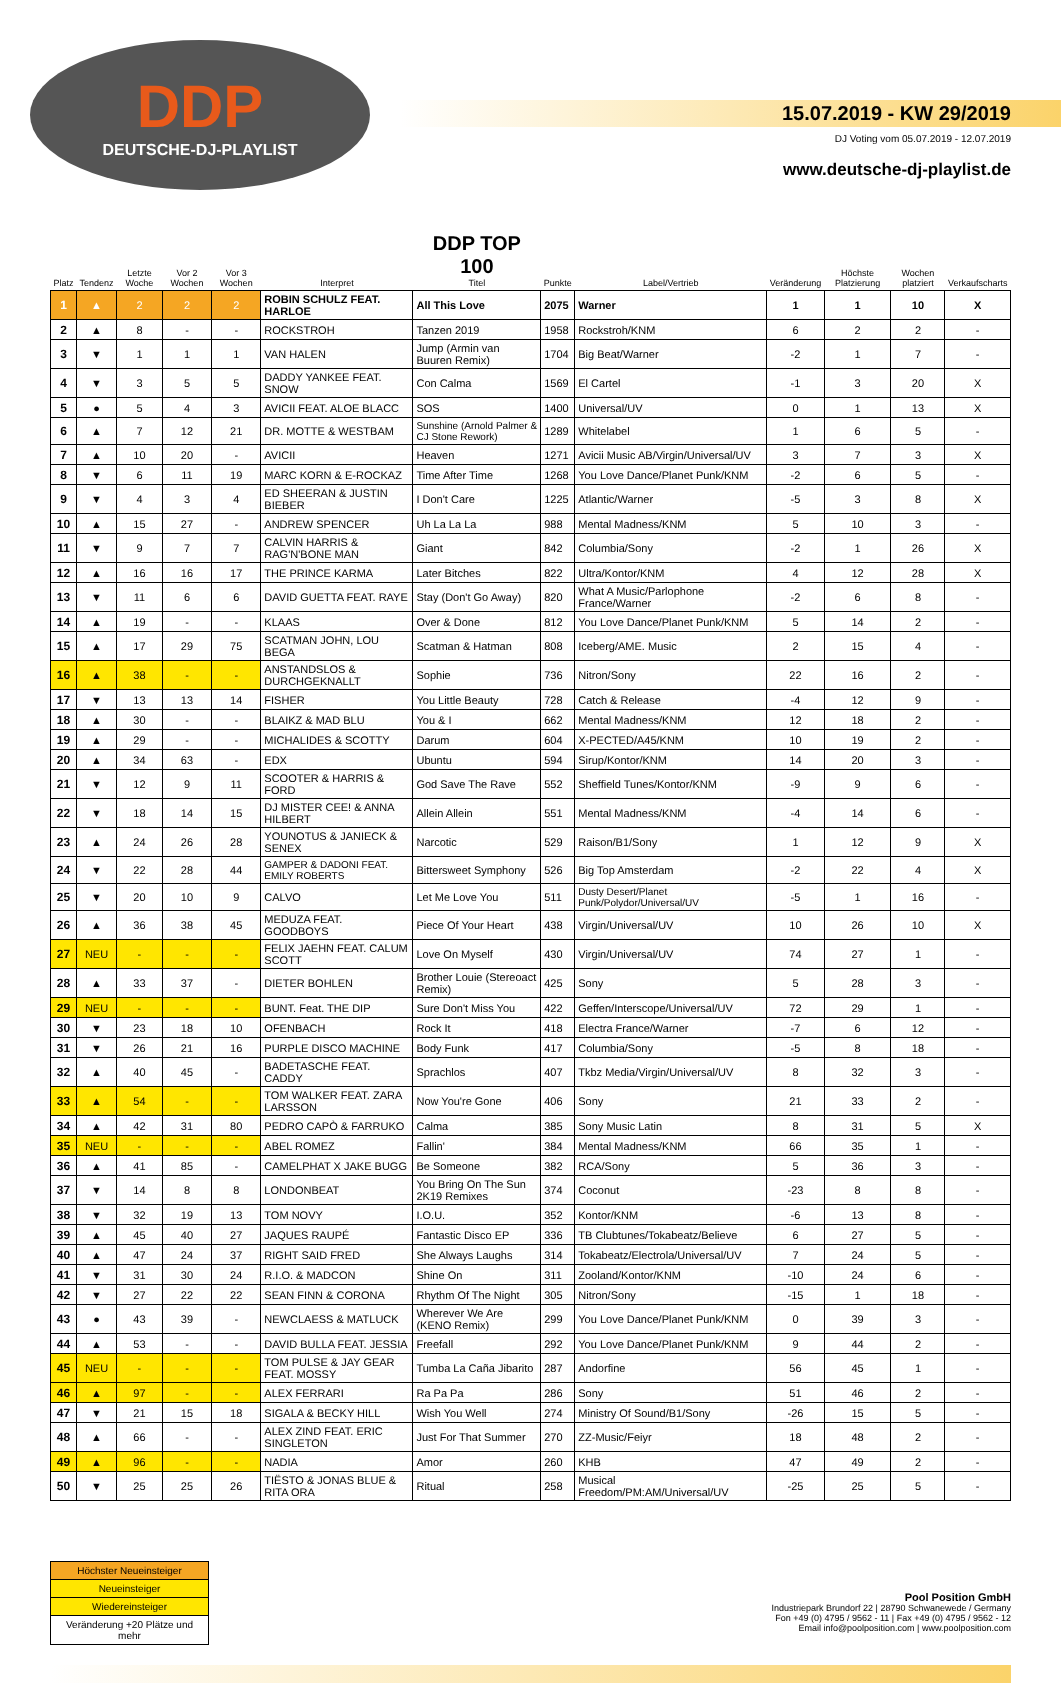DDP
DEUTSCHE-DJ-PLAYLIST
15.07.2019 - KW 29/2019
DJ Voting vom 05.07.2019 - 12.07.2019
www.deutsche-dj-playlist.de
| Platz | Tendenz | Letzte Woche | Vor 2 Wochen | Vor 3 Wochen | Interpret | DDP TOP 100 Titel | Punkte | Label/Vertrieb | Veränderung | Höchste Platzierung | Wochen platziert | Verkaufscharts |
| --- | --- | --- | --- | --- | --- | --- | --- | --- | --- | --- | --- | --- |
| 1 | ▲ | 2 | 2 | 2 | ROBIN SCHULZ FEAT. HARLOE | All This Love | 2075 | Warner | 1 | 1 | 10 | X |
| 2 | ▲ | 8 | - | - | ROCKSTROH | Tanzen 2019 | 1958 | Rockstroh/KNM | 6 | 2 | 2 | - |
| 3 | ▼ | 1 | 1 | 1 | VAN HALEN | Jump (Armin van Buuren Remix) | 1704 | Big Beat/Warner | -2 | 1 | 7 | - |
| 4 | ▼ | 3 | 5 | 5 | DADDY YANKEE FEAT. SNOW | Con Calma | 1569 | El Cartel | -1 | 3 | 20 | X |
| 5 | ● | 5 | 4 | 3 | AVICII FEAT. ALOE BLACC | SOS | 1400 | Universal/UV | 0 | 1 | 13 | X |
| 6 | ▲ | 7 | 12 | 21 | DR. MOTTE & WESTBAM | Sunshine (Arnold Palmer & CJ Stone Rework) | 1289 | Whitelabel | 1 | 6 | 5 | - |
| 7 | ▲ | 10 | 20 | - | AVICII | Heaven | 1271 | Avicii Music AB/Virgin/Universal/UV | 3 | 7 | 3 | X |
| 8 | ▼ | 6 | 11 | 19 | MARC KORN & E-ROCKAZ | Time After Time | 1268 | You Love Dance/Planet Punk/KNM | -2 | 6 | 5 | - |
| 9 | ▼ | 4 | 3 | 4 | ED SHEERAN & JUSTIN BIEBER | I Don't Care | 1225 | Atlantic/Warner | -5 | 3 | 8 | X |
| 10 | ▲ | 15 | 27 | - | ANDREW SPENCER | Uh La La La | 988 | Mental Madness/KNM | 5 | 10 | 3 | - |
| 11 | ▼ | 9 | 7 | 7 | CALVIN HARRIS & RAG'N'BONE MAN | Giant | 842 | Columbia/Sony | -2 | 1 | 26 | X |
| 12 | ▲ | 16 | 16 | 17 | THE PRINCE KARMA | Later Bitches | 822 | Ultra/Kontor/KNM | 4 | 12 | 28 | X |
| 13 | ▼ | 11 | 6 | 6 | DAVID GUETTA FEAT. RAYE | Stay (Don't Go Away) | 820 | What A Music/Parlophone France/Warner | -2 | 6 | 8 | - |
| 14 | ▲ | 19 | - | - | KLAAS | Over & Done | 812 | You Love Dance/Planet Punk/KNM | 5 | 14 | 2 | - |
| 15 | ▲ | 17 | 29 | 75 | SCATMAN JOHN, LOU BEGA | Scatman & Hatman | 808 | Iceberg/AME. Music | 2 | 15 | 4 | - |
| 16 | ▲ | 38 | - | - | ANSTANDSLOS & DURCHGEKNALLT | Sophie | 736 | Nitron/Sony | 22 | 16 | 2 | - |
| 17 | ▼ | 13 | 13 | 14 | FISHER | You Little Beauty | 728 | Catch & Release | -4 | 12 | 9 | - |
| 18 | ▲ | 30 | - | - | BLAIKZ & MAD BLU | You & I | 662 | Mental Madness/KNM | 12 | 18 | 2 | - |
| 19 | ▲ | 29 | - | - | MICHALIDES & SCOTTY | Darum | 604 | X-PECTED/A45/KNM | 10 | 19 | 2 | - |
| 20 | ▲ | 34 | 63 | - | EDX | Ubuntu | 594 | Sirup/Kontor/KNM | 14 | 20 | 3 | - |
| 21 | ▼ | 12 | 9 | 11 | SCOOTER & HARRIS & FORD | God Save The Rave | 552 | Sheffield Tunes/Kontor/KNM | -9 | 9 | 6 | - |
| 22 | ▼ | 18 | 14 | 15 | DJ MISTER CEE! & ANNA HILBERT | Allein Allein | 551 | Mental Madness/KNM | -4 | 14 | 6 | - |
| 23 | ▲ | 24 | 26 | 28 | YOUNOTUS & JANIECK & SENEX | Narcotic | 529 | Raison/B1/Sony | 1 | 12 | 9 | X |
| 24 | ▼ | 22 | 28 | 44 | GAMPER & DADONI FEAT. EMILY ROBERTS | Bittersweet Symphony | 526 | Big Top Amsterdam | -2 | 22 | 4 | X |
| 25 | ▼ | 20 | 10 | 9 | CALVO | Let Me Love You | 511 | Dusty Desert/Planet Punk/Polydor/Universal/UV | -5 | 1 | 16 | - |
| 26 | ▲ | 36 | 38 | 45 | MEDUZA FEAT. GOODBOYS | Piece Of Your Heart | 438 | Virgin/Universal/UV | 10 | 26 | 10 | X |
| 27 | NEU | - | - | - | FELIX JAEHN FEAT. CALUM SCOTT | Love On Myself | 430 | Virgin/Universal/UV | 74 | 27 | 1 | - |
| 28 | ▲ | 33 | 37 | - | DIETER BOHLEN | Brother Louie (Stereoact Remix) | 425 | Sony | 5 | 28 | 3 | - |
| 29 | NEU | - | - | - | BUNT. Feat. THE DIP | Sure Don't Miss You | 422 | Geffen/Interscope/Universal/UV | 72 | 29 | 1 | - |
| 30 | ▼ | 23 | 18 | 10 | OFENBACH | Rock It | 418 | Electra France/Warner | -7 | 6 | 12 | - |
| 31 | ▼ | 26 | 21 | 16 | PURPLE DISCO MACHINE | Body Funk | 417 | Columbia/Sony | -5 | 8 | 18 | - |
| 32 | ▲ | 40 | 45 | - | BADETASCHE FEAT. CADDY | Sprachlos | 407 | Tkbz Media/Virgin/Universal/UV | 8 | 32 | 3 | - |
| 33 | ▲ | 54 | - | - | TOM WALKER FEAT. ZARA LARSSON | Now You're Gone | 406 | Sony | 21 | 33 | 2 | - |
| 34 | ▲ | 42 | 31 | 80 | PEDRO CAPÒ & FARRUKO | Calma | 385 | Sony Music Latin | 8 | 31 | 5 | X |
| 35 | NEU | - | - | - | ABEL ROMEZ | Fallin' | 384 | Mental Madness/KNM | 66 | 35 | 1 | - |
| 36 | ▲ | 41 | 85 | - | CAMELPHAT X JAKE BUGG | Be Someone | 382 | RCA/Sony | 5 | 36 | 3 | - |
| 37 | ▼ | 14 | 8 | 8 | LONDONBEAT | You Bring On The Sun 2K19 Remixes | 374 | Coconut | -23 | 8 | 8 | - |
| 38 | ▼ | 32 | 19 | 13 | TOM NOVY | I.O.U. | 352 | Kontor/KNM | -6 | 13 | 8 | - |
| 39 | ▲ | 45 | 40 | 27 | JAQUES RAUPÉ | Fantastic Disco EP | 336 | TB Clubtunes/Tokabeatz/Believe | 6 | 27 | 5 | - |
| 40 | ▲ | 47 | 24 | 37 | RIGHT SAID FRED | She Always Laughs | 314 | Tokabeatz/Electrola/Universal/UV | 7 | 24 | 5 | - |
| 41 | ▼ | 31 | 30 | 24 | R.I.O. & MADCON | Shine On | 311 | Zooland/Kontor/KNM | -10 | 24 | 6 | - |
| 42 | ▼ | 27 | 22 | 22 | SEAN FINN & CORONA | Rhythm Of The Night | 305 | Nitron/Sony | -15 | 1 | 18 | - |
| 43 | ● | 43 | 39 | - | NEWCLAESS & MATLUCK | Wherever We Are (KENO Remix) | 299 | You Love Dance/Planet Punk/KNM | 0 | 39 | 3 | - |
| 44 | ▲ | 53 | - | - | DAVID BULLA FEAT. JESSIA | Freefall | 292 | You Love Dance/Planet Punk/KNM | 9 | 44 | 2 | - |
| 45 | NEU | - | - | - | TOM PULSE & JAY GEAR FEAT. MOSSY | Tumba La Caña Jibarito | 287 | Andorfine | 56 | 45 | 1 | - |
| 46 | ▲ | 97 | - | - | ALEX FERRARI | Ra Pa Pa | 286 | Sony | 51 | 46 | 2 | - |
| 47 | ▼ | 21 | 15 | 18 | SIGALA & BECKY HILL | Wish You Well | 274 | Ministry Of Sound/B1/Sony | -26 | 15 | 5 | - |
| 48 | ▲ | 66 | - | - | ALEX ZIND FEAT. ERIC SINGLETON | Just For That Summer | 270 | ZZ-Music/Feiyr | 18 | 48 | 2 | - |
| 49 | ▲ | 96 | - | - | NADIA | Amor | 260 | KHB | 47 | 49 | 2 | - |
| 50 | ▼ | 25 | 25 | 26 | TIËSTO & JONAS BLUE & RITA ORA | Ritual | 258 | Musical Freedom/PM:AM/Universal/UV | -25 | 25 | 5 | - |
Höchster Neueinsteiger
Neueinsteiger
Wiedereinsteiger
Veränderung +20 Plätze und mehr
Pool Position GmbH
Industriepark Brundorf 22 | 28790 Schwanewede / Germany
Fon +49 (0) 4795 / 9562 - 11 | Fax +49 (0) 4795 / 9562 - 12
Email info@poolposition.com | www.poolposition.com